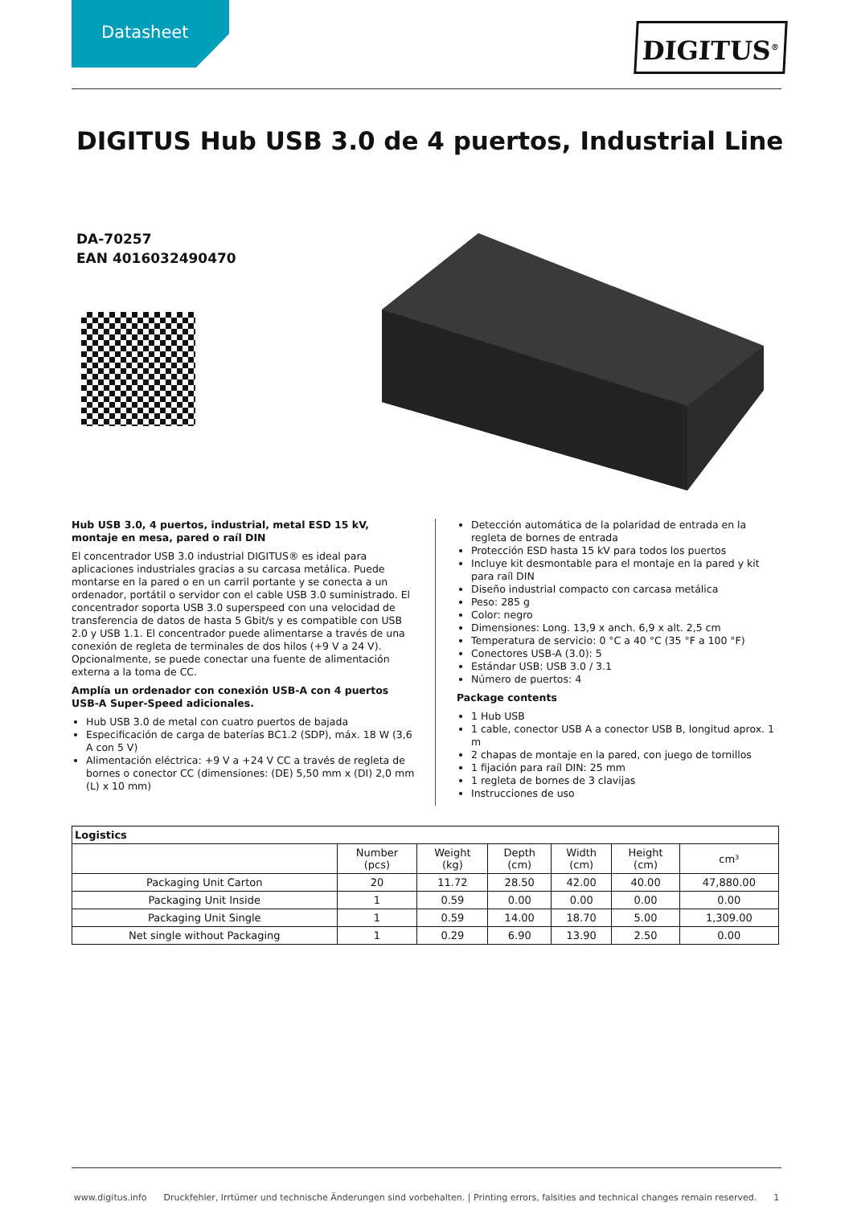Datasheet
DIGITUS<sup>®</sup>
DIGITUS Hub USB 3.0 de 4 puertos, Industrial Line
DA-70257
EAN 4016032490470
Hub USB 3.0, 4 puertos, industrial, metal ESD 15 kV, montaje en mesa, pared o raíl DIN
El concentrador USB 3.0 industrial DIGITUS® es ideal para aplicaciones industriales gracias a su carcasa metálica. Puede montarse en la pared o en un carril portante y se conecta a un ordenador, portátil o servidor con el cable USB 3.0 suministrado. El concentrador soporta USB 3.0 superspeed con una velocidad de transferencia de datos de hasta 5 Gbit/s y es compatible con USB 2.0 y USB 1.1. El concentrador puede alimentarse a través de una conexión de regleta de terminales de dos hilos (+9 V a 24 V). Opcionalmente, se puede conectar una fuente de alimentación externa a la toma de CC.
Amplía un ordenador con conexión USB-A con 4 puertos USB-A Super-Speed adicionales.
Hub USB 3.0 de metal con cuatro puertos de bajada
Especificación de carga de baterías BC1.2 (SDP), máx. 18 W (3,6 A con 5 V)
Alimentación eléctrica: +9 V a +24 V CC a través de regleta de bornes o conector CC (dimensiones: (DE) 5,50 mm x (DI) 2,0 mm (L) x 10 mm)
Detección automática de la polaridad de entrada en la regleta de bornes de entrada
Protección ESD hasta 15 kV para todos los puertos
Incluye kit desmontable para el montaje en la pared y kit para raíl DIN
Diseño industrial compacto con carcasa metálica
Peso: 285 g
Color: negro
Dimensiones: Long. 13,9 x anch. 6,9 x alt. 2,5 cm
Temperatura de servicio: 0 °C a 40 °C (35 °F a 100 °F)
Conectores USB-A (3.0): 5
Estándar USB: USB 3.0 / 3.1
Número de puertos: 4
Package contents
1 Hub USB
1 cable, conector USB A a conector USB B, longitud aprox. 1 m
2 chapas de montaje en la pared, con juego de tornillos
1 fijación para raíl DIN: 25 mm
1 regleta de bornes de 3 clavijas
Instrucciones de uso
| Logistics | | | | | | |
| --- | --- | --- | --- | --- | --- | --- |
| | Number (pcs) | Weight (kg) | Depth (cm) | Width (cm) | Height (cm) | cm³ |
| Packaging Unit Carton | 20 | 11.72 | 28.50 | 42.00 | 40.00 | 47,880.00 |
| Packaging Unit Inside | 1 | 0.59 | 0.00 | 0.00 | 0.00 | 0.00 |
| Packaging Unit Single | 1 | 0.59 | 14.00 | 18.70 | 5.00 | 1,309.00 |
| Net single without Packaging | 1 | 0.29 | 6.90 | 13.90 | 2.50 | 0.00 |
www.digitus.info Druckfehler, Irrtümer und technische Änderungen sind vorbehalten. | Printing errors, falsities and technical changes remain reserved. 1